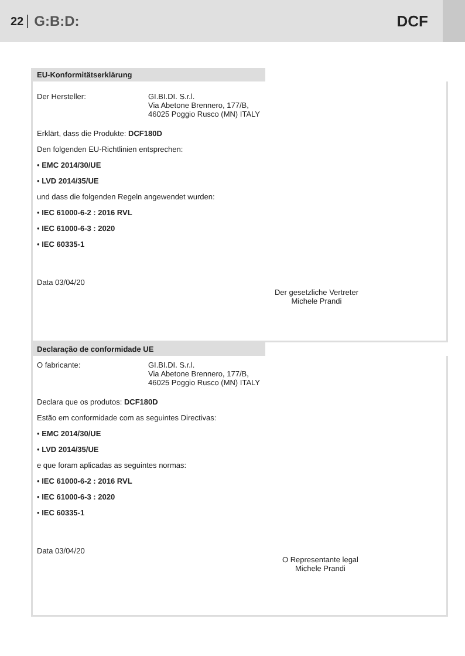22 G:B:D: DCF
EU-Konformitätserklärung
Der Hersteller: GI.BI.DI. S.r.l.
Via Abetone Brennero, 177/B,
46025 Poggio Rusco (MN) ITALY
Erklärt, dass die Produkte: DCF180D
Den folgenden EU-Richtlinien entsprechen:
• EMC 2014/30/UE
• LVD 2014/35/UE
und dass die folgenden Regeln angewendet wurden:
• IEC 61000-6-2 : 2016 RVL
• IEC 61000-6-3 : 2020
• IEC 60335-1
Der gesetzliche Vertreter
Michele Prandi
Data 03/04/20
Declaração de conformidade UE
O fabricante: GI.BI.DI. S.r.l.
Via Abetone Brennero, 177/B,
46025 Poggio Rusco (MN) ITALY
Declara que os produtos: DCF180D
Estão em conformidade com as seguintes Directivas:
• EMC 2014/30/UE
• LVD 2014/35/UE
e que foram aplicadas as seguintes normas:
• IEC 61000-6-2 : 2016 RVL
• IEC 61000-6-3 : 2020
• IEC 60335-1
O Representante legal
Michele Prandi
Data 03/04/20